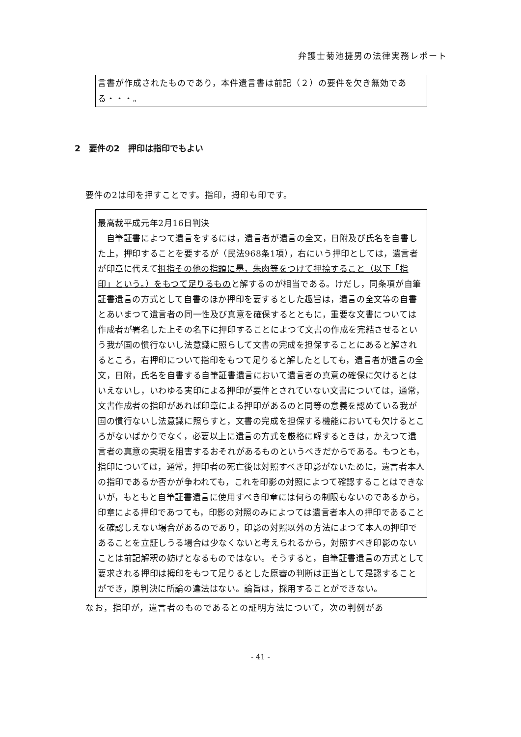弁護士菊池捷男の法律実務レポート
言書が作成されたものであり，本件遺言書は前記（２）の要件を欠き無効である・・・。
2　要件の2　押印は指印でもよい
要件の2は印を押すことです。指印，拇印も印です。
最高裁平成元年2月16日判決
　自筆証書によつて遺言をするには，遺言者が遺言の全文，日附及び氏名を自書した上，押印することを要するが（民法968条1項），右にいう押印としては，遺言者が印章に代えて拇指その他の指頭に墨，朱肉等をつけて押捺すること（以下「指印」という。）をもつて足りるものと解するのが相当である。けだし，同条項が自筆証書遺言の方式として自書のほか押印を要するとした趣旨は，遺言の全文等の自書とあいまつて遺言者の同一性及び真意を確保するとともに，重要な文書については作成者が署名した上その名下に押印することによつて文書の作成を完結させるという我が国の慣行ないし法意識に照らして文書の完成を担保することにあると解されるところ，右押印について指印をもつて足りると解したとしても，遺言者が遺言の全文，日附，氏名を自書する自筆証書遺言において遺言者の真意の確保に欠けるとはいえないし，いわゆる実印による押印が要件とされていない文書については，通常，文書作成者の指印があれば印章による押印があるのと同等の意義を認めている我が国の慣行ないし法意識に照らすと，文書の完成を担保する機能においても欠けるところがないばかりでなく，必要以上に遺言の方式を厳格に解するときは，かえつて遺言者の真意の実現を阻害するおそれがあるものというべきだからである。もつとも，指印については，通常，押印者の死亡後は対照すべき印影がないために，遺言者本人の指印であるか否かが争われても，これを印影の対照によつて確認することはできないが，もともと自筆証書遺言に使用すべき印章には何らの制限もないのであるから，印章による押印であつても，印影の対照のみによつては遺言者本人の押印であることを確認しえない場合があるのであり，印影の対照以外の方法によつて本人の押印であることを立証しうる場合は少なくないと考えられるから，対照すべき印影のないことは前記解釈の妨げとなるものではない。そうすると，自筆証書遺言の方式として要求される押印は拇印をもつて足りるとした原審の判断は正当として是認することができ，原判決に所論の違法はない。論旨は，採用することができない。
なお，指印が，遺言者のものであるとの証明方法について，次の判例があ
- 41 -